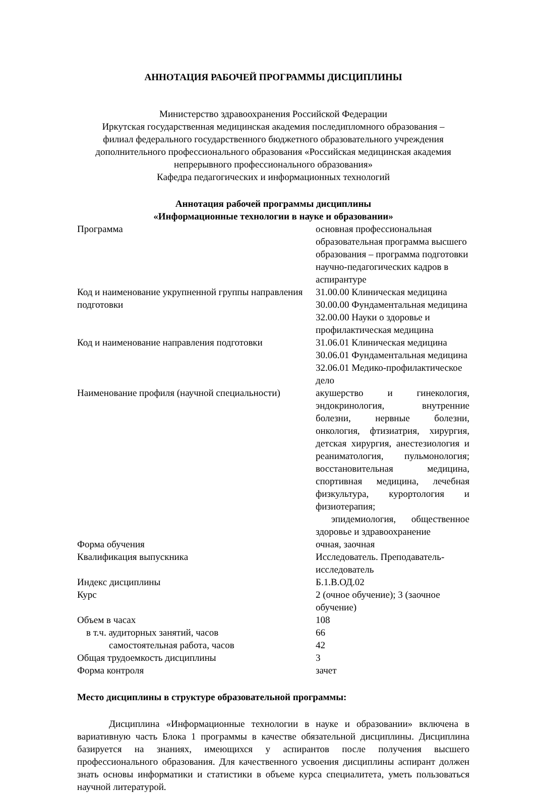АННОТАЦИЯ РАБОЧЕЙ ПРОГРАММЫ ДИСЦИПЛИНЫ
Министерство здравоохранения Российской Федерации
Иркутская государственная медицинская академия последипломного образования –
филиал федерального государственного бюджетного образовательного учреждения
дополнительного профессионального образования «Российская медицинская академия
непрерывного профессионального образования»
Кафедра педагогических и информационных технологий
Аннотация рабочей программы дисциплины
«Информационные технологии в науке и образовании»
| Программа | основная профессиональная образовательная программа высшего образования – программа подготовки научно-педагогических кадров в аспирантуре |
| Код и наименование укрупненной группы направления подготовки | 31.00.00 Клиническая медицина 30.00.00 Фундаментальная медицина 32.00.00 Науки о здоровье и профилактическая медицина |
| Код и наименование направления подготовки | 31.06.01 Клиническая медицина 30.06.01 Фундаментальная медицина 32.06.01 Медико-профилактическое дело |
| Наименование профиля (научной специальности) | акушерство и гинекология, эндокринология, внутренние болезни, нервные болезни, онкология, фтизиатрия, хирургия, детская хирургия, анестезиология и реаниматология, пульмонология; восстановительная медицина, спортивная медицина, лечебная физкультура, курортология и физиотерапия; эпидемиология, общественное здоровье и здравоохранение |
| Форма обучения | очная, заочная |
| Квалификация выпускника | Исследователь. Преподаватель-исследователь |
| Индекс дисциплины | Б.1.В.ОД.02 |
| Курс | 2 (очное обучение); 3 (заочное обучение) |
| Объем в часах | 108 |
| в т.ч. аудиторных занятий, часов | 66 |
| самостоятельная работа, часов | 42 |
| Общая трудоемкость дисциплины | 3 |
| Форма контроля | зачет |
Место дисциплины в структуре образовательной программы:
Дисциплина «Информационные технологии в науке и образовании» включена в вариативную часть Блока 1 программы в качестве обязательной дисциплины. Дисциплина базируется на знаниях, имеющихся у аспирантов после получения высшего профессионального образования. Для качественного усвоения дисциплины аспирант должен знать основы информатики и статистики в объеме курса специалитета, уметь пользоваться научной литературой.